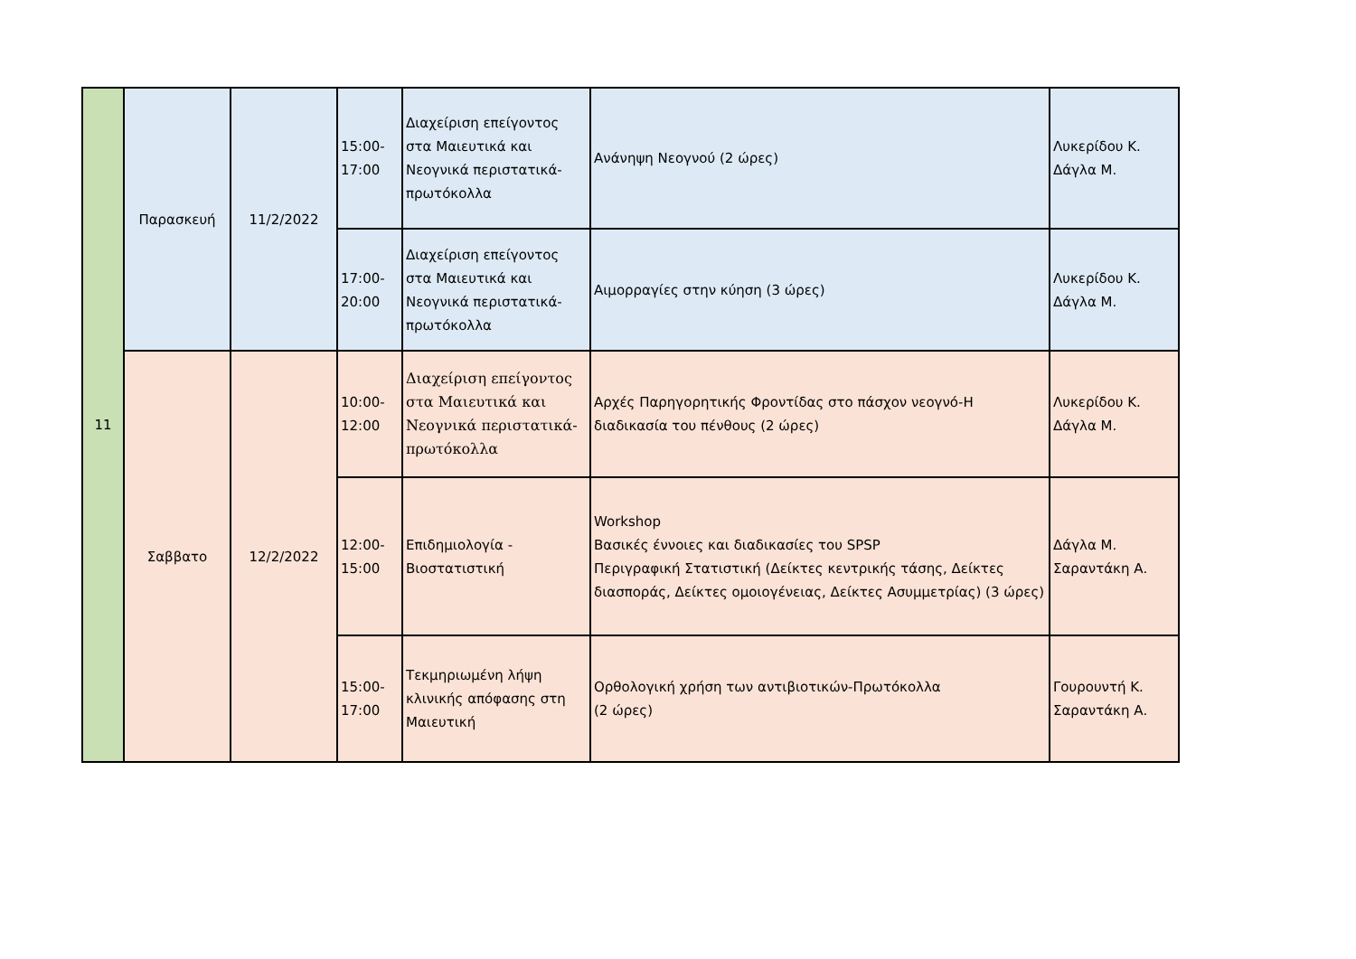| 11 | Παρασκευή | 11/2/2022 | 15:00- 17:00 | Διαχείριση επείγοντος στα Μαιευτικά και Νεογνικά περιστατικά-πρωτόκολλα | Ανάνηψη Νεογνού (2 ώρες) | Λυκερίδου Κ. Δάγλα Μ. |
| | | | 17:00- 20:00 | Διαχείριση επείγοντος στα Μαιευτικά και Νεογνικά περιστατικά-πρωτόκολλα | Αιμορραγίες στην κύηση (3 ώρες) | Λυκερίδου Κ. Δάγλα Μ. |
| | Σαββατο | 12/2/2022 | 10:00- 12:00 | Διαχείριση επείγοντος στα Μαιευτικά και Νεογνικά περιστατικά-πρωτόκολλα | Αρχές Παρηγορητικής Φροντίδας στο πάσχον νεογνό-Η διαδικασία του πένθους (2 ώρες) | Λυκερίδου Κ. Δάγλα Μ. |
| | | | 12:00- 15:00 | Επιδημιολογία - Βιοστατιστική | Workshop Βασικές έννοιες και διαδικασίες του SPSP Περιγραφική Στατιστική (Δείκτες κεντρικής τάσης, Δείκτες διασποράς, Δείκτες ομοιογένειας, Δείκτες Ασυμμετρίας) (3 ώρες) | Δάγλα Μ. Σαραντάκη Α. |
| | | | 15:00- 17:00 | Τεκμηριωμένη λήψη κλινικής απόφασης στη Μαιευτική | Ορθολογική χρήση των αντιβιοτικών-Πρωτόκολλα (2 ώρες) | Γουρουντή Κ. Σαραντάκη Α. |